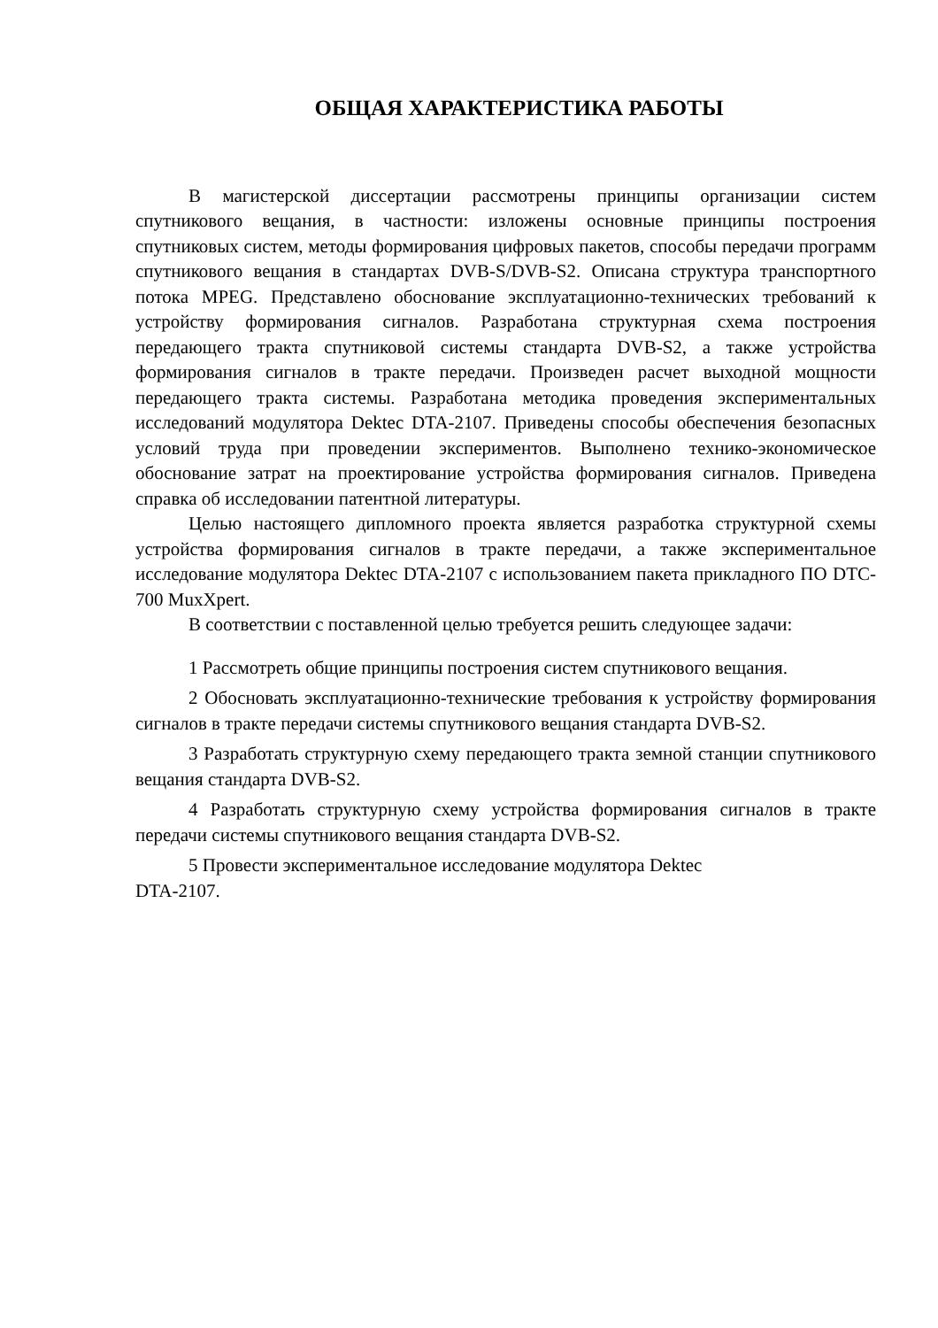ОБЩАЯ ХАРАКТЕРИСТИКА РАБОТЫ
В магистерской диссертации рассмотрены принципы организации систем спутникового вещания, в частности: изложены основные принципы построения спутниковых систем, методы формирования цифровых пакетов, способы передачи программ спутникового вещания в стандартах DVB-S/DVB-S2. Описана структура транспортного потока MPEG. Представлено обоснование эксплуатационно-технических требований к устройству формирования сигналов. Разработана структурная схема построения передающего тракта спутниковой системы стандарта DVB-S2, а также устройства формирования сигналов в тракте передачи. Произведен расчет выходной мощности передающего тракта системы. Разработана методика проведения экспериментальных исследований модулятора Dektec DTA-2107. Приведены способы обеспечения безопасных условий труда при проведении экспериментов. Выполнено технико-экономическое обоснование затрат на проектирование устройства формирования сигналов. Приведена справка об исследовании патентной литературы.
Целью настоящего дипломного проекта является разработка структурной схемы устройства формирования сигналов в тракте передачи, а также экспериментальное исследование модулятора Dektec DTA-2107 с использованием пакета прикладного ПО DTC-700 MuxXpert.
В соответствии с поставленной целью требуется решить следующее задачи:
1 Рассмотреть общие принципы построения систем спутникового вещания.
2 Обосновать эксплуатационно-технические требования к устройству формирования сигналов в тракте передачи системы спутникового вещания стандарта DVB-S2.
3 Разработать структурную схему передающего тракта земной станции спутникового вещания стандарта DVB-S2.
4 Разработать структурную схему устройства формирования сигналов в тракте передачи системы спутникового вещания стандарта DVB-S2.
5 Провести экспериментальное исследование модулятора Dektec
DTA-2107.